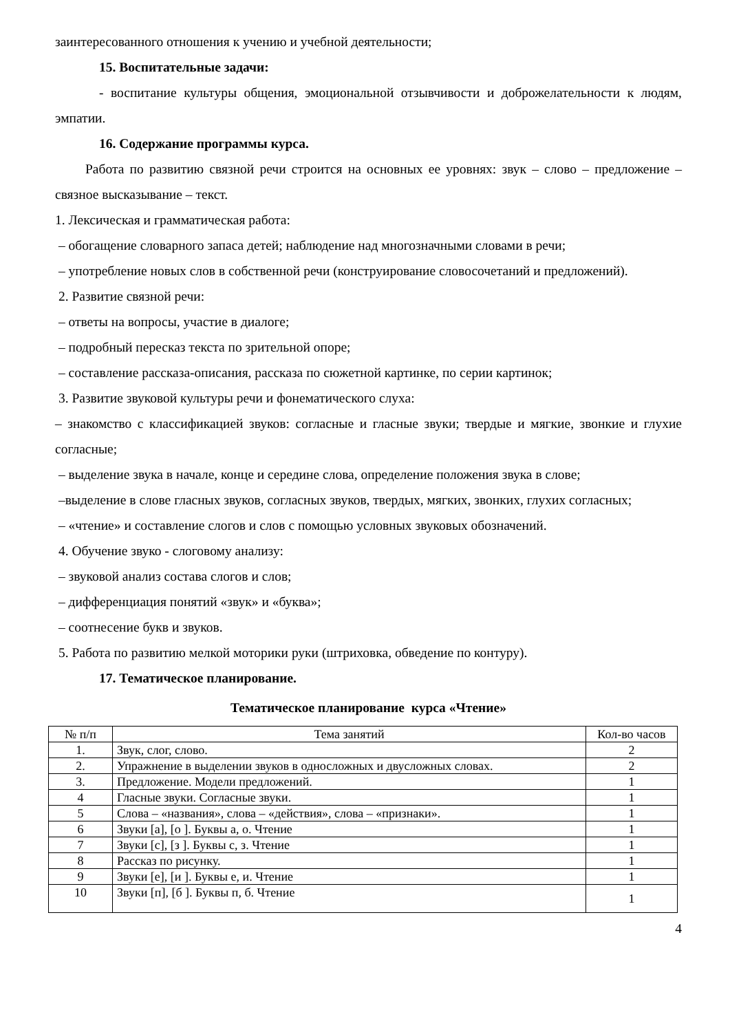заинтересованного отношения к учению и учебной деятельности;
15. Воспитательные задачи:
- воспитание культуры общения, эмоциональной отзывчивости и доброжелательности к людям, эмпатии.
16. Содержание программы курса.
Работа по развитию связной речи строится на основных ее уровнях: звук – слово – предложение – связное высказывание – текст.
1. Лексическая и грамматическая работа:
– обогащение словарного запаса детей; наблюдение над многозначными словами в речи;
– употребление новых слов в собственной речи (конструирование словосочетаний и предложений).
2. Развитие связной речи:
– ответы на вопросы, участие в диалоге;
– подробный пересказ текста по зрительной опоре;
– составление рассказа-описания, рассказа по сюжетной картинке, по серии картинок;
3. Развитие звуковой культуры речи и фонематического слуха:
– знакомство с классификацией звуков: согласные и гласные звуки; твердые и мягкие, звонкие и глухие согласные;
– выделение звука в начале, конце и середине слова, определение положения звука в слове;
–выделение в слове гласных звуков, согласных звуков, твердых, мягких, звонких, глухих согласных;
– «чтение» и составление слогов и слов с помощью условных звуковых обозначений.
4. Обучение звуко - слоговому анализу:
– звуковой анализ состава слогов и слов;
– дифференциация понятий «звук» и «буква»;
– соотнесение букв и звуков.
5. Работа по развитию мелкой моторики руки (штриховка, обведение по контуру).
17. Тематическое планирование.
Тематическое планирование курса «Чтение»
| № п/п | Тема занятий | Кол-во часов |
| --- | --- | --- |
| 1. | Звук, слог, слово. | 2 |
| 2. | Упражнение в выделении звуков в односложных и двусложных словах. | 2 |
| 3. | Предложение. Модели предложений. | 1 |
| 4 | Гласные звуки. Согласные звуки. | 1 |
| 5 | Слова – «названия», слова – «действия», слова – «признаки». | 1 |
| 6 | Звуки [а], [о ]. Буквы а, о. Чтение | 1 |
| 7 | Звуки [с], [з ]. Буквы с, з. Чтение | 1 |
| 8 | Рассказ по рисунку. | 1 |
| 9 | Звуки [е], [и ]. Буквы е, и. Чтение | 1 |
| 10 | Звуки [п], [б ]. Буквы п, б. Чтение | 1 |
4